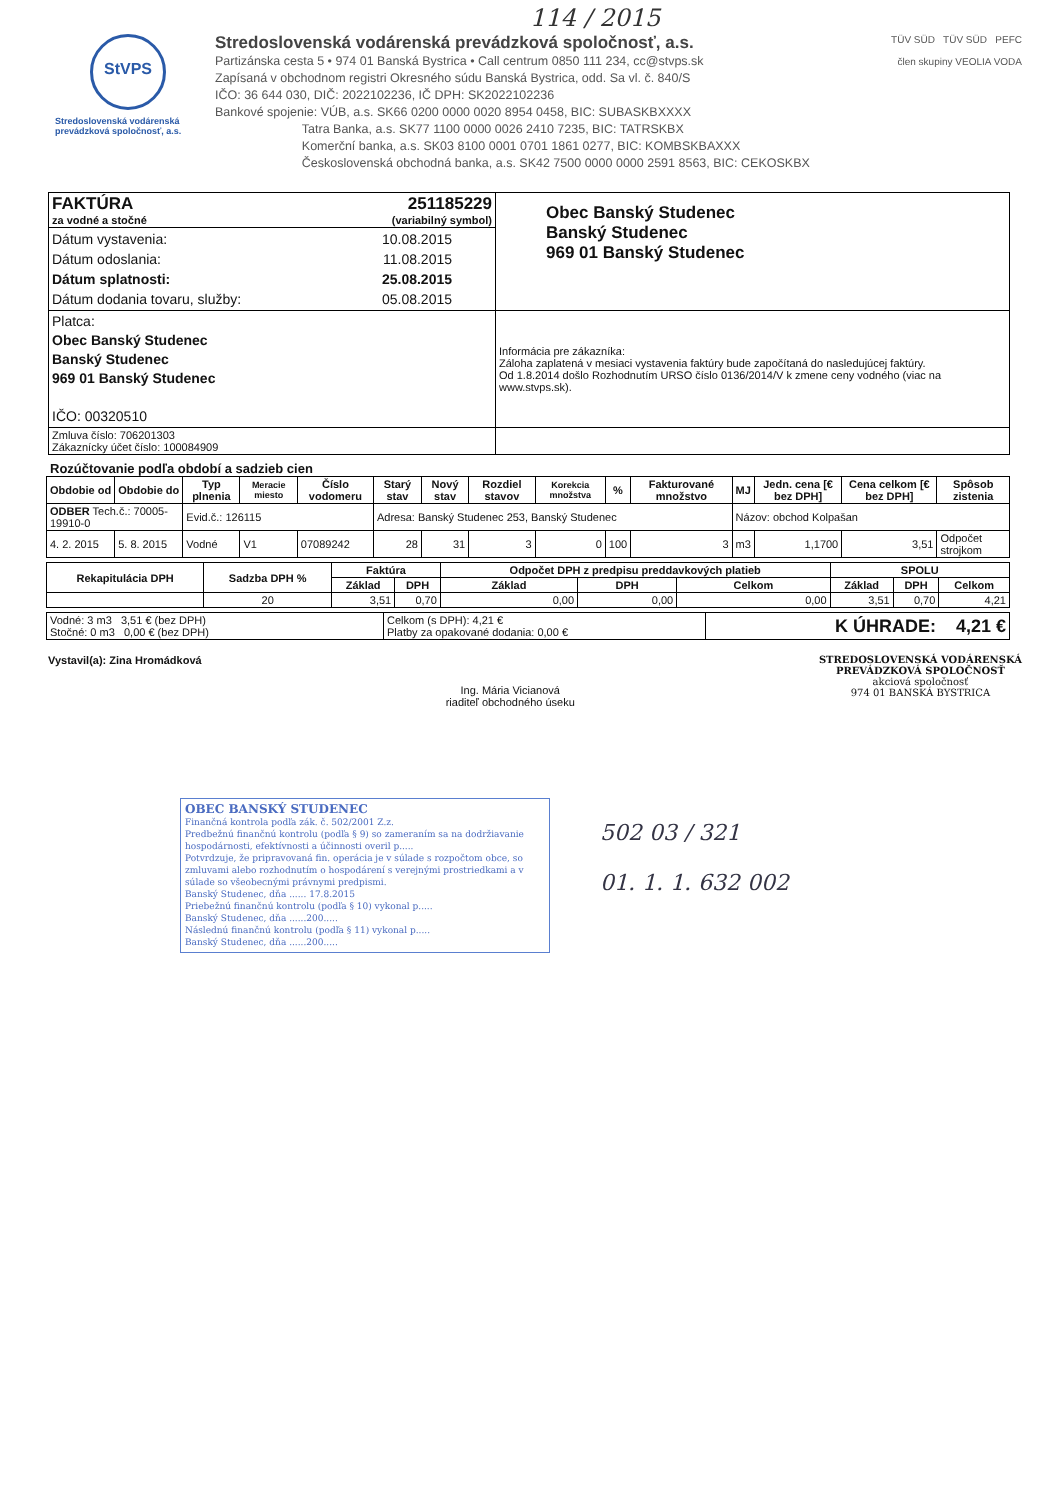114 / 2015
StVPS
Stredoslovenská vodárenská prevádzková spoločnosť, a.s.
Stredoslovenská vodárenská prevádzková spoločnosť, a.s.
Partizánska cesta 5 • 974 01 Banská Bystrica • Call centrum 0850 111 234, cc@stvps.sk
Zapísaná v obchodnom registri Okresného súdu Banská Bystrica, odd. Sa vl. č. 840/S
IČO: 36 644 030, DIČ: 2022102236, IČ DPH: SK2022102236
Bankové spojenie: VÚB, a.s. SK66 0200 0000 0020 8954 0458, BIC: SUBASKBXXXX
Tatra Banka, a.s. SK77 1100 0000 0026 2410 7235, BIC: TATRSKBX
Komerční banka, a.s. SK03 8100 0001 0701 1861 0277, BIC: KOMBSKBAXXX
Československá obchodná banka, a.s. SK42 7500 0000 0000 2591 8563, BIC: CEKOSKBX
TÜV SÜD TÜV SÜD PEFC
člen skupiny VEOLIA VODA
| FAKTÚRA 251185229 za vodné a stočné (variabilný symbol) | Obec Banský Studenec Banský Studenec 969 01 Banský Studenec |
| Dátum vystavenia: 10.08.2015 Dátum odoslania: 11.08.2015 Dátum splatnosti: 25.08.2015 Dátum dodania tovaru, služby: 05.08.2015 | |
| Platca: Obec Banský Studenec Banský Studenec 969 01 Banský Studenec IČO: 00320510 | |
| | Informácia pre zákazníka: Záloha zaplatená v mesiaci vystavenia faktúry bude započítaná do nasledujúcej faktúry. Od 1.8.2014 došlo Rozhodnutím URSO číslo 0136/2014/V k zmene ceny vodného (viac na www.stvps.sk). |
| Zmluva číslo: 706201303 Zákaznícky účet číslo: 100084909 | |
Rozúčtovanie podľa období a sadzieb cien
| Obdobie od | Obdobie do | Typ plnenia | Meracie miesto | Číslo vodomeru | Starý stav | Nový stav | Rozdiel stavov | Korekcia množstva | % | Fakturované množstvo | MJ | Jedn. cena [€ bez DPH] | Cena celkom [€ bez DPH] | Spôsob zistenia |
| --- | --- | --- | --- | --- | --- | --- | --- | --- | --- | --- | --- | --- | --- | --- |
| ODBER Tech.č.: 70005-19910-0 | | Evid.č.: 126115 | | | Adresa: Banský Studenec 253, Banský Studenec | | | | | | Názov: obchod Kolpašan | | | |
| 4. 2. 2015 | 5. 8. 2015 | Vodné | V1 | 07089242 | 28 | 31 | 3 | 0 | 100 | 3 | m3 | 1,1700 | 3,51 | Odpočet strojkom |
| Rekapitulácia DPH | Sadzba DPH % | Faktúra | | Odpočet DPH z predpisu preddavkových platieb | | | SPOLU | | |
| --- | --- | --- | --- | --- | --- | --- | --- | --- | --- |
| | | Základ | DPH | Základ | DPH | Celkom | Základ | DPH | Celkom |
| | 20 | 3,51 | 0,70 | 0,00 | 0,00 | 0,00 | 3,51 | 0,70 | 4,21 |
| Vodné: 3 m3 3,51 € (bez DPH) Stočné: 0 m3 0,00 € (bez DPH) | Celkom (s DPH): 4,21 € Platby za opakované dodania: 0,00 € | K ÚHRADE: 4,21 € |
Vystavil(a): Zina Hromádková
Ing. Mária Vicianová
riaditeľ obchodného úseku
STREDOSLOVENSKÁ VODÁRENSKÁ
PREVÁDZKOVÁ SPOLOČNOSŤ
akciová spoločnosť
974 01 BANSKÁ BYSTRICA
OBEC BANSKÝ STUDENEC
Finančná kontrola podľa zák. č. 502/2001 Z.z.
Predbežnú finančnú kontrolu (podľa § 9) so zameraním sa na dodržiavanie hospodárnosti, efektívnosti a účinnosti overil p.....
Potvrdzuje, že pripravovaná fin. operácia je v súlade s rozpočtom obce, so zmluvami alebo rozhodnutím o hospodárení s verejnými prostriedkami a v súlade so všeobecnými právnymi predpismi.
Banský Studenec, dňa ...... 17.8.2015
Priebežnú finančnú kontrolu (podľa § 10) vykonal p.....
Banský Studenec, dňa ......200.....
Následnú finančnú kontrolu (podľa § 11) vykonal p.....
Banský Studenec, dňa ......200.....
502 03 / 321
01. 1. 1. 632 002